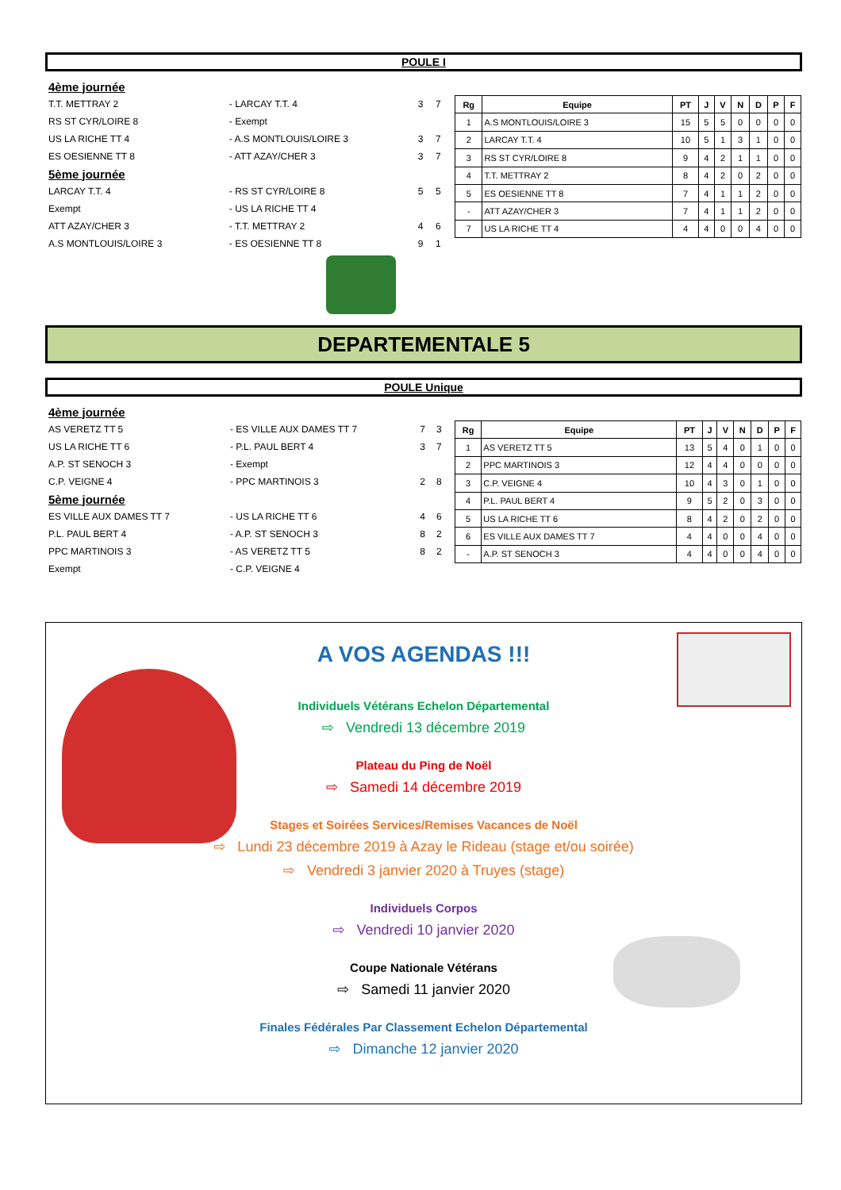POULE I
| 4ème journée | | | |
| T.T. METTRAY 2 | - LARCAY T.T. 4 | 3 | 7 |
| RS ST CYR/LOIRE 8 | - Exempt | | |
| US LA RICHE TT 4 | - A.S MONTLOUIS/LOIRE 3 | 3 | 7 |
| ES OESIENNE TT 8 | - ATT AZAY/CHER 3 | 3 | 7 |
| 5ème journée | | | |
| LARCAY T.T. 4 | - RS ST CYR/LOIRE 8 | 5 | 5 |
| Exempt | - US LA RICHE TT 4 | | |
| ATT AZAY/CHER 3 | - T.T. METTRAY 2 | 4 | 6 |
| A.S MONTLOUIS/LOIRE 3 | - ES OESIENNE TT 8 | 9 | 1 |
| Rg | Equipe | PT | J | V | N | D | P | F |
| --- | --- | --- | --- | --- | --- | --- | --- | --- |
| 1 | A.S MONTLOUIS/LOIRE 3 | 15 | 5 | 5 | 0 | 0 | 0 | 0 |
| 2 | LARCAY T.T. 4 | 10 | 5 | 1 | 3 | 1 | 0 | 0 |
| 3 | RS ST CYR/LOIRE 8 | 9 | 4 | 2 | 1 | 1 | 0 | 0 |
| 4 | T.T. METTRAY 2 | 8 | 4 | 2 | 0 | 2 | 0 | 0 |
| 5 | ES OESIENNE TT 8 | 7 | 4 | 1 | 1 | 2 | 0 | 0 |
| - | ATT AZAY/CHER 3 | 7 | 4 | 1 | 1 | 2 | 0 | 0 |
| 7 | US LA RICHE TT 4 | 4 | 4 | 0 | 0 | 4 | 0 | 0 |
DEPARTEMENTALE 5
POULE Unique
| 4ème journée | | | |
| AS VERETZ TT 5 | - ES VILLE AUX DAMES TT 7 | 7 | 3 |
| US LA RICHE TT 6 | - P.L. PAUL BERT 4 | 3 | 7 |
| A.P. ST SENOCH 3 | - Exempt | | |
| C.P. VEIGNE 4 | - PPC MARTINOIS 3 | 2 | 8 |
| 5ème journée | | | |
| ES VILLE AUX DAMES TT 7 | - US LA RICHE TT 6 | 4 | 6 |
| P.L. PAUL BERT 4 | - A.P. ST SENOCH 3 | 8 | 2 |
| PPC MARTINOIS 3 | - AS VERETZ TT 5 | 8 | 2 |
| Exempt | - C.P. VEIGNE 4 | | |
| Rg | Equipe | PT | J | V | N | D | P | F |
| --- | --- | --- | --- | --- | --- | --- | --- | --- |
| 1 | AS VERETZ TT 5 | 13 | 5 | 4 | 0 | 1 | 0 | 0 |
| 2 | PPC MARTINOIS 3 | 12 | 4 | 4 | 0 | 0 | 0 | 0 |
| 3 | C.P. VEIGNE 4 | 10 | 4 | 3 | 0 | 1 | 0 | 0 |
| 4 | P.L. PAUL BERT 4 | 9 | 5 | 2 | 0 | 3 | 0 | 0 |
| 5 | US LA RICHE TT 6 | 8 | 4 | 2 | 0 | 2 | 0 | 0 |
| 6 | ES VILLE AUX DAMES TT 7 | 4 | 4 | 0 | 0 | 4 | 0 | 0 |
| - | A.P. ST SENOCH 3 | 4 | 4 | 0 | 0 | 4 | 0 | 0 |
A VOS AGENDAS !!!
Individuels Vétérans Echelon Départemental
⇨ Vendredi 13 décembre 2019
Plateau du Ping de Noël
⇨ Samedi 14 décembre 2019
Stages et Soirées Services/Remises Vacances de Noël
⇨ Lundi 23 décembre 2019 à Azay le Rideau (stage et/ou soirée)
⇨ Vendredi 3 janvier 2020 à Truyes (stage)
Individuels Corpos
⇨ Vendredi 10 janvier 2020
Coupe Nationale Vétérans
⇨ Samedi 11 janvier 2020
Finales Fédérales Par Classement Echelon Départemental
⇨ Dimanche 12 janvier 2020